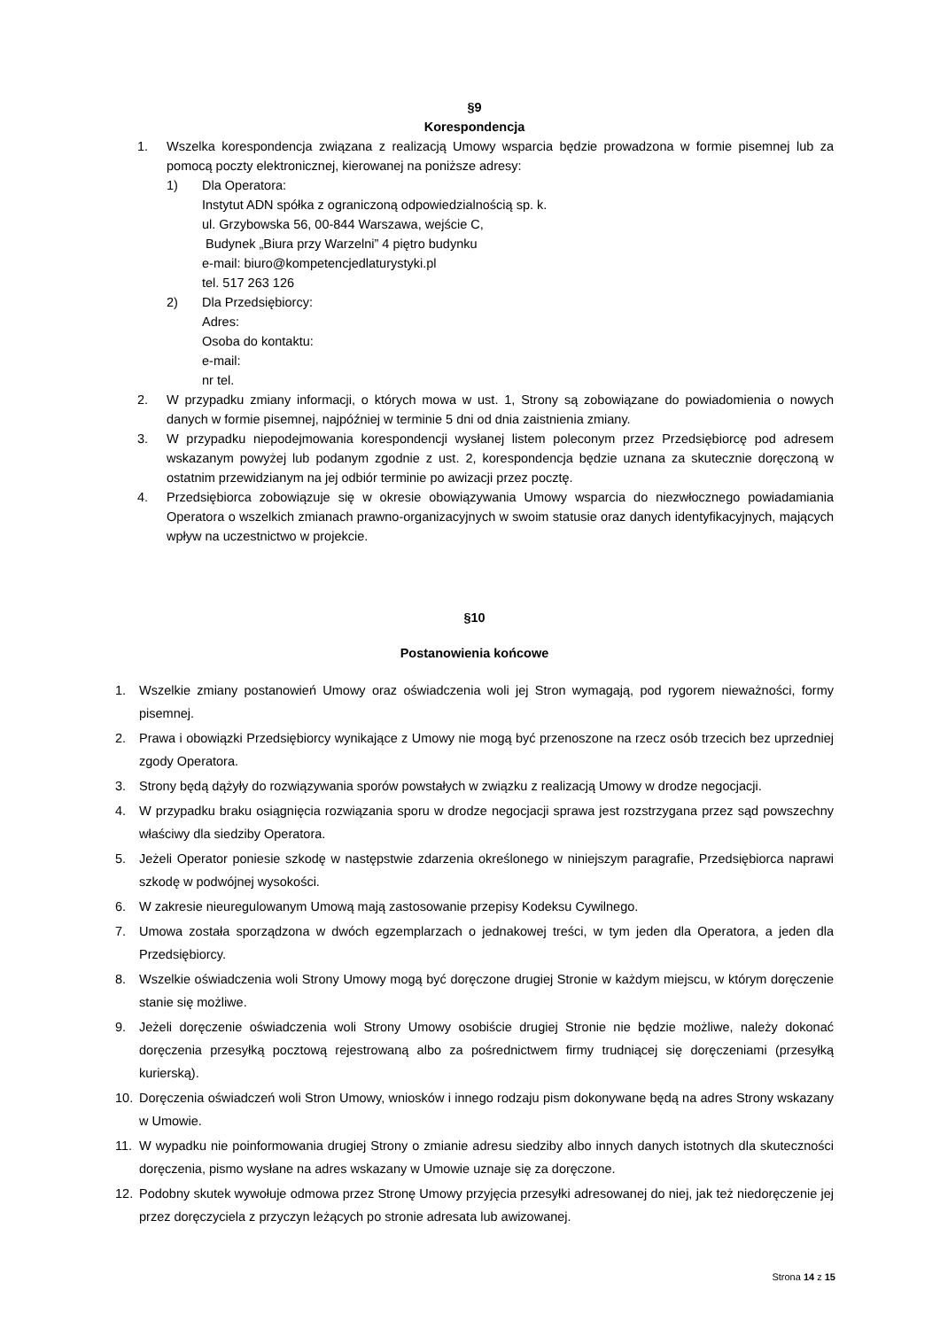§9
Korespondencja
1. Wszelka korespondencja związana z realizacją Umowy wsparcia będzie prowadzona w formie pisemnej lub za pomocą poczty elektronicznej, kierowanej na poniższe adresy:
1) Dla Operatora:
Instytut ADN spółka z ograniczoną odpowiedzialnością sp. k.
ul. Grzybowska 56, 00-844 Warszawa, wejście C,
Budynek „Biura przy Warzelni” 4 piętro budynku
e-mail: biuro@kompetencjedlaturystyki.pl
tel. 517 263 126
2) Dla Przedsiębiorcy:
Adres:
Osoba do kontaktu:
e-mail:
nr tel.
2. W przypadku zmiany informacji, o których mowa w ust. 1, Strony są zobowiązane do powiadomienia o nowych danych w formie pisemnej, najpóźniej w terminie 5 dni od dnia zaistnienia zmiany.
3. W przypadku niepodejmowania korespondencji wysłanej listem poleconym przez Przedsiębiorcę pod adresem wskazanym powyżej lub podanym zgodnie z ust. 2, korespondencja będzie uznana za skutecznie doręczoną w ostatnim przewidzianym na jej odbiór terminie po awizacji przez pocztę.
4. Przedsiębiorca zobowiązuje się w okresie obowiązywania Umowy wsparcia do niezwłocznego powiadamiania Operatora o wszelkich zmianach prawno-organizacyjnych w swoim statusie oraz danych identyfikacyjnych, mających wpływ na uczestnictwo w projekcie.
§10
Postanowienia końcowe
1. Wszelkie zmiany postanowień Umowy oraz oświadczenia woli jej Stron wymagają, pod rygorem nieważności, formy pisemnej.
2. Prawa i obowiązki Przedsiębiorcy wynikające z Umowy nie mogą być przenoszone na rzecz osób trzecich bez uprzedniej zgody Operatora.
3. Strony będą dążyły do rozwiązywania sporów powstałych w związku z realizacją Umowy w drodze negocjacji.
4. W przypadku braku osiągnięcia rozwiązania sporu w drodze negocjacji sprawa jest rozstrzygana przez sąd powszechny właściwy dla siedziby Operatora.
5. Jeżeli Operator poniesie szkodę w następstwie zdarzenia określonego w niniejszym paragrafie, Przedsiębiorca naprawi szkodę w podwójnej wysokości.
6. W zakresie nieuregulowanym Umową mają zastosowanie przepisy Kodeksu Cywilnego.
7. Umowa została sporządzona w dwóch egzemplarzach o jednakowej treści, w tym jeden dla Operatora, a jeden dla Przedsiębiorcy.
8. Wszelkie oświadczenia woli Strony Umowy mogą być doręczone drugiej Stronie w każdym miejscu, w którym doręczenie stanie się możliwe.
9. Jeżeli doręczenie oświadczenia woli Strony Umowy osobiście drugiej Stronie nie będzie możliwe, należy dokonać doręczenia przesyłką pocztową rejestrowaną albo za pośrednictwem firmy trudniącej się doręczeniami (przesyłką kurierską).
10. Doręczenia oświadczeń woli Stron Umowy, wniosków i innego rodzaju pism dokonywane będą na adres Strony wskazany w Umowie.
11. W wypadku nie poinformowania drugiej Strony o zmianie adresu siedziby albo innych danych istotnych dla skuteczności doręczenia, pismo wysłane na adres wskazany w Umowie uznaje się za doręczone.
12. Podobny skutek wywołuje odmowa przez Stronę Umowy przyjęcia przesyłki adresowanej do niej, jak też niedoręczenie jej przez doręczyciela z przyczyn leżących po stronie adresata lub awizowanej.
Strona 14 z 15